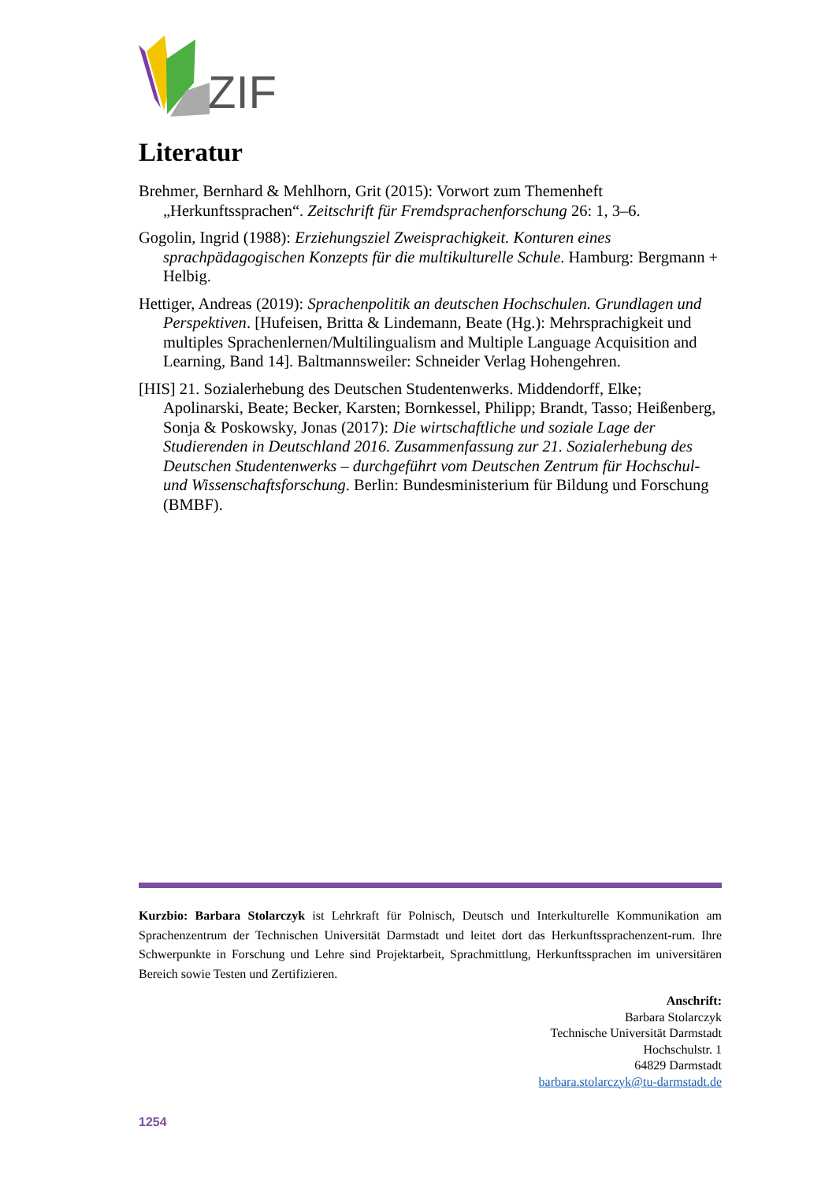ZIF
Literatur
Brehmer, Bernhard & Mehlhorn, Grit (2015): Vorwort zum Themenheft „Herkunftssprachen“. Zeitschrift für Fremdsprachenforschung 26: 1, 3–6.
Gogolin, Ingrid (1988): Erziehungsziel Zweisprachigkeit. Konturen eines sprachpädagogischen Konzepts für die multikulturelle Schule. Hamburg: Bergmann + Helbig.
Hettiger, Andreas (2019): Sprachenpolitik an deutschen Hochschulen. Grundlagen und Perspektiven. [Hufeisen, Britta & Lindemann, Beate (Hg.): Mehrsprachigkeit und multiples Sprachenlernen/Multilingualism and Multiple Language Acquisition and Learning, Band 14]. Baltmannsweiler: Schneider Verlag Hohengehren.
[HIS] 21. Sozialerhebung des Deutschen Studentenwerks. Middendorff, Elke; Apolinarski, Beate; Becker, Karsten; Bornkessel, Philipp; Brandt, Tasso; Heißenberg, Sonja & Poskowsky, Jonas (2017): Die wirtschaftliche und soziale Lage der Studierenden in Deutschland 2016. Zusammenfassung zur 21. Sozialerhebung des Deutschen Studentenwerks – durchgeführt vom Deutschen Zentrum für Hochschul- und Wissenschaftsforschung. Berlin: Bundesministerium für Bildung und Forschung (BMBF).
Kurzbio: Barbara Stolarczyk ist Lehrkraft für Polnisch, Deutsch und Interkulturelle Kommunikation am Sprachenzentrum der Technischen Universität Darmstadt und leitet dort das Herkunftssprachenzent-rum. Ihre Schwerpunkte in Forschung und Lehre sind Projektarbeit, Sprachmittlung, Herkunftssprachen im universitären Bereich sowie Testen und Zertifizieren.
Anschrift:
Barbara Stolarczyk
Technische Universität Darmstadt
Hochschulstr. 1
64829 Darmstadt
barbara.stolarczyk@tu-darmstadt.de
1254